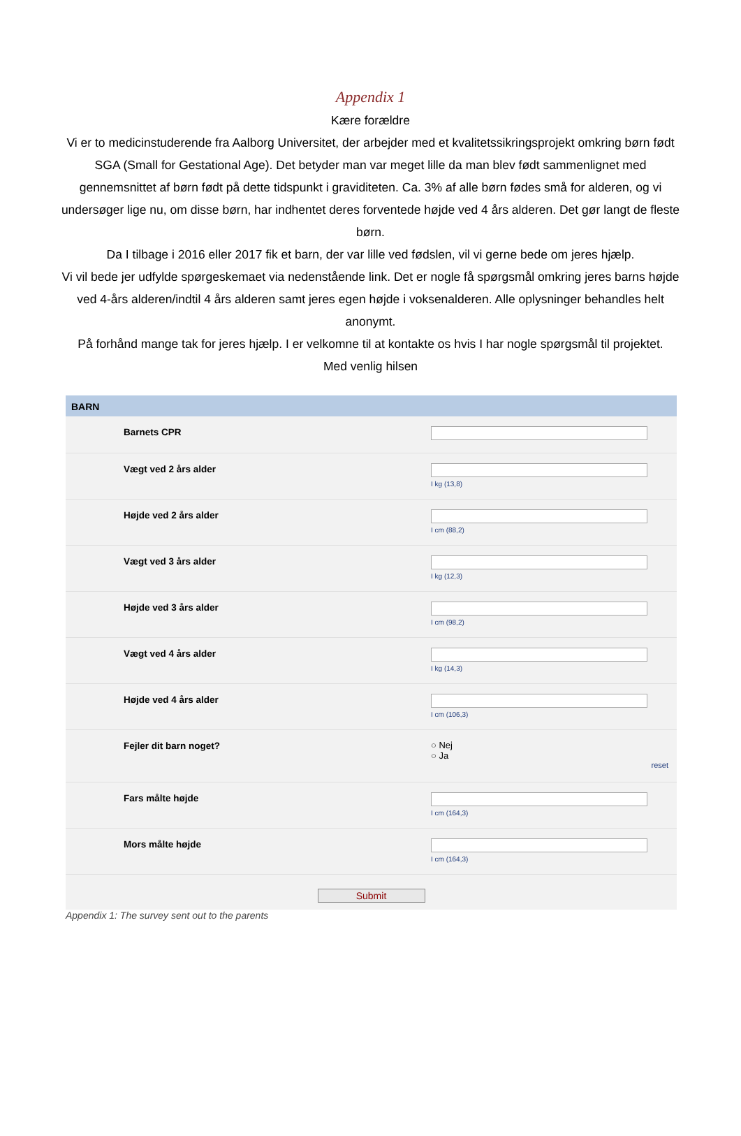Appendix 1
Kære forældre
Vi er to medicinstuderende fra Aalborg Universitet, der arbejder med et kvalitetssikringsprojekt omkring børn født SGA (Small for Gestational Age). Det betyder man var meget lille da man blev født sammenlignet med gennemsnittet af børn født på dette tidspunkt i graviditeten. Ca. 3% af alle børn fødes små for alderen, og vi undersøger lige nu, om disse børn, har indhentet deres forventede højde ved 4 års alderen. Det gør langt de fleste børn.
Da I tilbage i 2016 eller 2017 fik et barn, der var lille ved fødslen, vil vi gerne bede om jeres hjælp.
Vi vil bede jer udfylde spørgeskemaet via nedenstående link. Det er nogle få spørgsmål omkring jeres barns højde ved 4-års alderen/indtil 4 års alderen samt jeres egen højde i voksenalderen. Alle oplysninger behandles helt anonymt.
På forhånd mange tak for jeres hjælp. I er velkomne til at kontakte os hvis I har nogle spørgsmål til projektet.
Med venlig hilsen
BARN
Barnets CPR
Vægt ved 2 års alder
I kg (13,8)
Højde ved 2 års alder
I cm (88,2)
Vægt ved 3 års alder
I kg (12,3)
Højde ved 3 års alder
I cm (98,2)
Vægt ved 4 års alder
I kg (14,3)
Højde ved 4 års alder
I cm (106,3)
Fejler dit barn noget? ○ Nej
○ Ja
reset
Fars målte højde
I cm (164,3)
Mors målte højde
I cm (164,3)
Submit
Appendix 1: The survey sent out to the parents